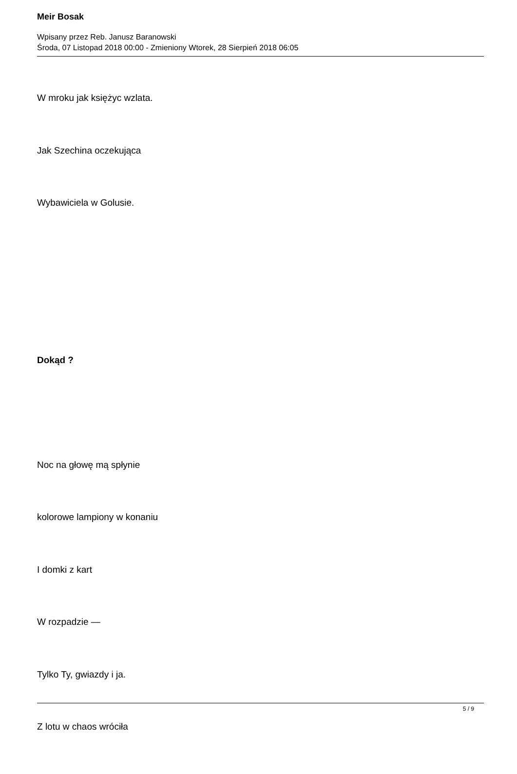Meir Bosak
Wpisany przez Reb. Janusz Baranowski
Środa, 07 Listopad 2018 00:00 - Zmieniony Wtorek, 28 Sierpień 2018 06:05
W mroku jak księżyc wzlata.
Jak Szechina oczekująca
Wybawiciela w Golusie.
Dokąd ?
Noc na głowę mą spłynie
kolorowe lampiony w konaniu
I domki z kart
W rozpadzie —
Tylko Ty, gwiazdy i ja.
Z lotu w chaos wróciła
5 / 9